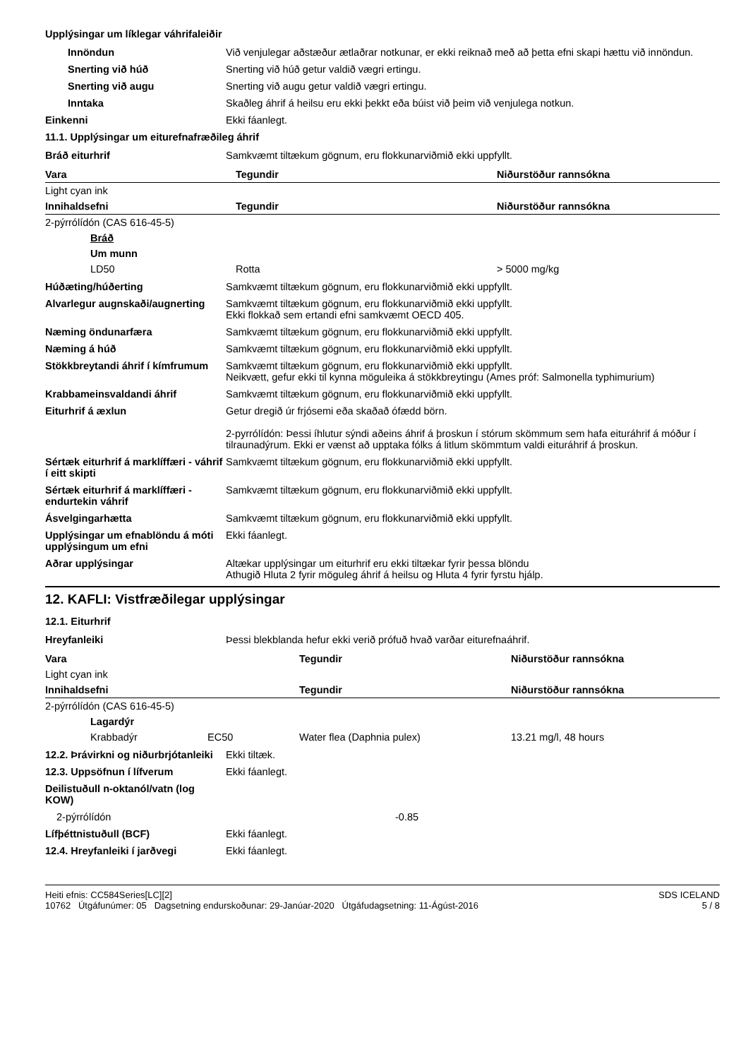Upplýsingar um líklegar váhrifaleiðir
Innöndun Við venjulegar aðstæður ætlaðrar notkunar, er ekki reiknað með að þetta efni skapi hættu við innöndun.
Snerting við húð Snerting við húð getur valdið vægri ertingu.
Snerting við augu Snerting við augu getur valdið vægri ertingu.
Inntaka Skaðleg áhrif á heilsu eru ekki þekkt eða búist við þeim við venjulega notkun.
Einkenni Ekki fáanlegt.
11.1. Upplýsingar um eiturefnafræðileg áhrif
Bráð eiturhrif Samkvæmt tiltækum gögnum, eru flokkunarviðmið ekki uppfyllt.
| Vara | Tegundir | Niðurstöður rannsókna |
| --- | --- | --- |
| Light cyan ink | | |
| Innihaldsefni | Tegundir | Niðurstöður rannsókna |
| 2-pýrrólídón (CAS 616-45-5) | | |
| Bráð | | |
| Um munn | | |
| LD50 | Rotta | > 5000 mg/kg |
Húðæting/húðerting Samkvæmt tiltækum gögnum, eru flokkunarviðmið ekki uppfyllt.
Alvarlegur augnskaði/augnerting
Samkvæmt tiltækum gögnum, eru flokkunarviðmið ekki uppfyllt.
Ekki flokkað sem ertandi efni samkvæmt OECD 405.
Næming öndunarfæra Samkvæmt tiltækum gögnum, eru flokkunarviðmið ekki uppfyllt.
Næming á húð Samkvæmt tiltækum gögnum, eru flokkunarviðmið ekki uppfyllt.
Stökkbreytandi áhrif í kímfrumum
Samkvæmt tiltækum gögnum, eru flokkunarviðmið ekki uppfyllt.
Neikvætt, gefur ekki til kynna möguleika á stökkbreytingu (Ames próf: Salmonella typhimurium)
Krabbameinsvaldandi áhrif Samkvæmt tiltækum gögnum, eru flokkunarviðmið ekki uppfyllt.
Eiturhrif á æxlun Getur dregið úr frjósemi eða skaðað ófædd börn.
2-pyrrólídón: Þessi íhlutur sýndi aðeins áhrif á þroskun í stórum skömmum sem hafa eituráhrif á móður í tilraunadýrum. Ekki er vænst að upptaka fólks á litlum skömmtum valdi eituráhrif á þroskun.
Sértæk eiturhrif á marklíffæri - váhrif í eitt skipti
Samkvæmt tiltækum gögnum, eru flokkunarviðmið ekki uppfyllt.
Sértæk eiturhrif á marklíffæri - endurtekin váhrif
Samkvæmt tiltækum gögnum, eru flokkunarviðmið ekki uppfyllt.
Ásvelgingarhætta Samkvæmt tiltækum gögnum, eru flokkunarviðmið ekki uppfyllt.
Upplýsingar um efnablöndu á móti upplýsingum um efni
Ekki fáanlegt.
Aðrar upplýsingar Altækar upplýsingar um eiturhrif eru ekki tiltækar fyrir þessa blöndu
Athugið Hluta 2 fyrir möguleg áhrif á heilsu og Hluta 4 fyrir fyrstu hjálp.
12. KAFLI: Vistfræðilegar upplýsingar
12.1. Eiturhrif
Hreyfanleiki Þessi blekblanda hefur ekki verið prófuð hvað varðar eiturefnaáhrif.
| Vara | | Tegundir | Niðurstöður rannsókna |
| Light cyan ink | | | |
| Innihaldsefni | | Tegundir | Niðurstöður rannsókna |
| 2-pýrrólídón (CAS 616-45-5) | | | |
| Lagardýr | | | |
| Krabbadýr | EC50 | Water flea (Daphnia pulex) | 13.21 mg/l, 48 hours |
12.2. Þrávirkni og niðurbrjótanleiki
Ekki tiltæk.
12.3. Uppsöfnun í lífverum Ekki fáanlegt.
Deilistuðull n-oktanól/vatn (log KOW)
2-pýrrólídón -0.85
Lífþéttnistuðull (BCF) Ekki fáanlegt.
12.4. Hreyfanleiki í jarðvegi Ekki fáanlegt.
Heiti efnis: CC584Series[LC][2]
10762 Útgáfunúmer: 05 Dagsetning endurskoðunar: 29-Janúar-2020 Útgáfudagsetning: 11-Ágúst-2016
SDS ICELAND
5 / 8